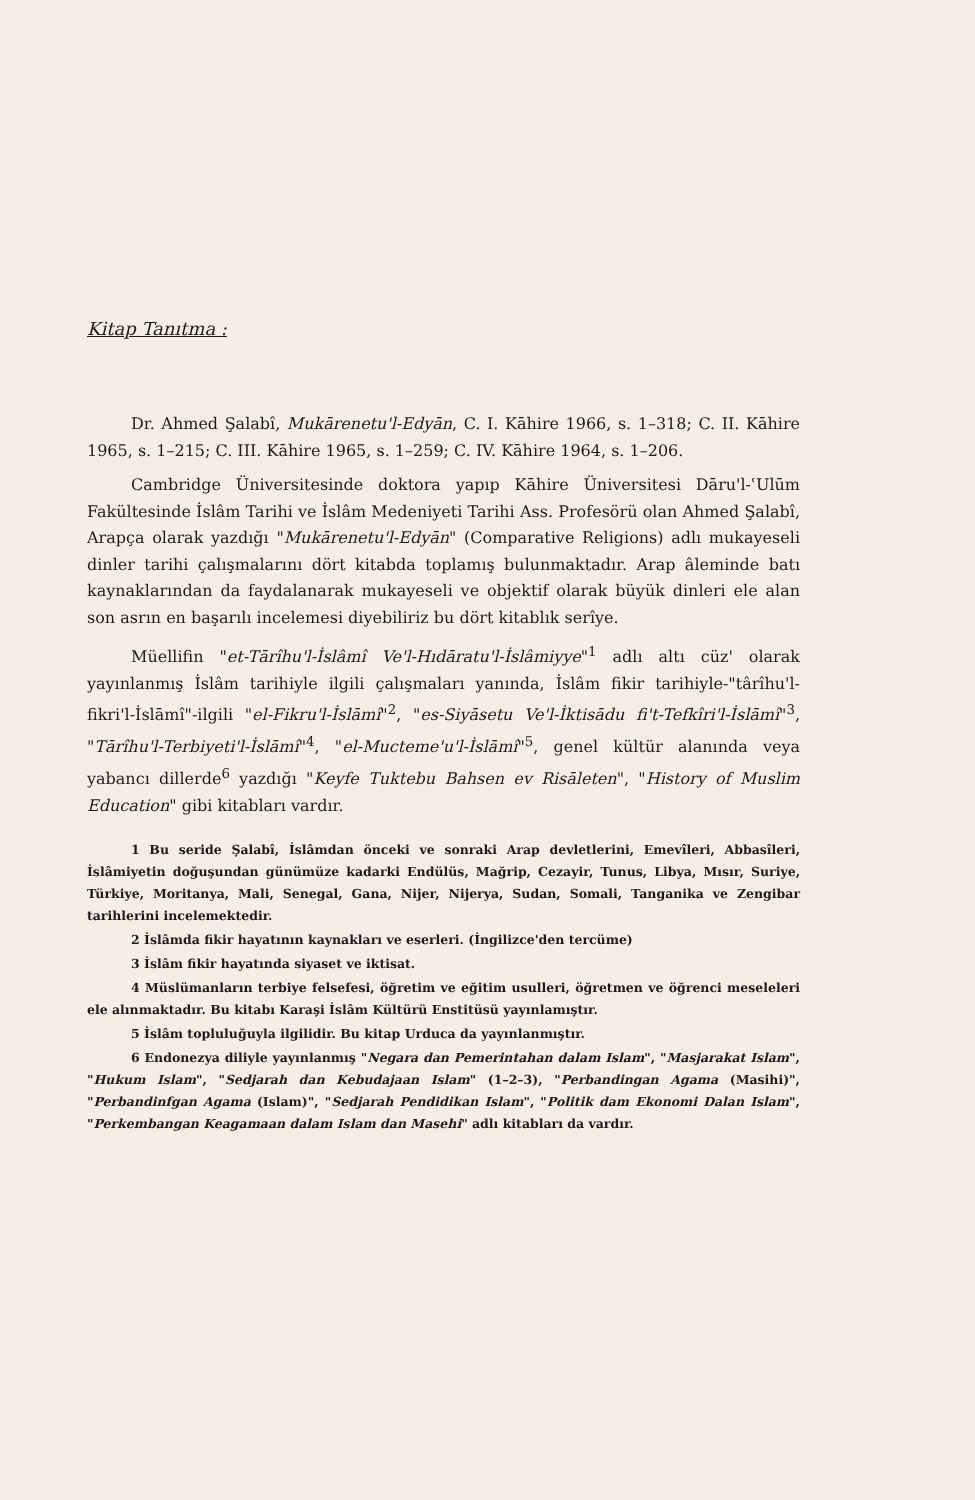Kitap Tanıtma :
Dr. Ahmed Şalabî, Mukārenetu'l-Edyān, C. I. Kāhire 1966, s. 1–318; C. II. Kāhire 1965, s. 1–215; C. III. Kāhire 1965, s. 1–259; C. IV. Kāhire 1964, s. 1–206.
Cambridge Üniversitesinde doktora yapıp Kāhire Üniversitesi Dāru'l-ʿUlūm Fakültesinde İslâm Tarihi ve İslâm Medeniyeti Tarihi Ass. Profesörü olan Ahmed Şalabî, Arapça olarak yazdığı "Mukārenetu'l-Edyān" (Comparative Religions) adlı mukayeseli dinler tarihi çalışmalarını dört kitabda toplamış bulunmaktadır. Arap âleminde batı kaynaklarından da faydalanarak mukayeseli ve objektif olarak büyük dinleri ele alan son asrın en başarılı incelemesi diyebiliriz bu dört kitablık serîye.
Müellifin "et-Tārîhu'l-İslâmî Ve'l-Hıdāratu'l-İslâmiyye"<sup>1</sup> adlı altı cüz' olarak yayınlanmış İslâm tarihiyle ilgili çalışmaları yanında, İslâm fikir tarihiyle-"târîhu'l-fikri'l-İslāmî"-ilgili "el-Fikru'l-İslāmî"<sup>2</sup>, "es-Siyāsetu Ve'l-İktisādu fi't-Tefkîri'l-İslāmî"<sup>3</sup>, "Tārîhu'l-Terbiyeti'l-İslāmî"<sup>4</sup>, "el-Mucteme'u'l-İslāmî"<sup>5</sup>, genel kültür alanında veya yabancı dillerde<sup>6</sup> yazdığı "Keyfe Tuktebu Bahsen ev Risāleten", "History of Muslim Education" gibi kitabları vardır.
1 Bu seride Şalabî, İslâmdan önceki ve sonraki Arap devletlerini, Emevîleri, Abbasîleri, İslâmiyetin doğuşundan günümüze kadarki Endülüs, Mağrip, Cezayir, Tunus, Libya, Mısır, Suriye, Türkiye, Moritanya, Mali, Senegal, Gana, Nijer, Nijerya, Sudan, Somali, Tanganika ve Zengibar tarihlerini incelemektedir.
2 İslâmda fikir hayatının kaynakları ve eserleri. (İngilizce'den tercüme)
3 İslâm fikir hayatında siyaset ve iktisat.
4 Müslümanların terbiye felsefesi, öğretim ve eğitim usulleri, öğretmen ve öğrenci meseleleri ele alınmaktadır. Bu kitabı Karaşi İslâm Kültürü Enstitüsü yayınlamıştır.
5 İslâm topluluğuyla ilgilidir. Bu kitap Urduca da yayınlanmıştır.
6 Endonezya diliyle yayınlanmış "Negara dan Pemerintahan dalam Islam", "Masjarakat Islam", "Hukum Islam", "Sedjarah dan Kebudajaan Islam" (1–2–3), "Perbandingan Agama (Masihi)", "Perbandinfgan Agama (Islam)", "Sedjarah Pendidikan Islam", "Politik dam Ekonomi Dalan Islam", "Perkembangan Keagamaan dalam Islam dan Masehi" adlı kitabları da vardır.